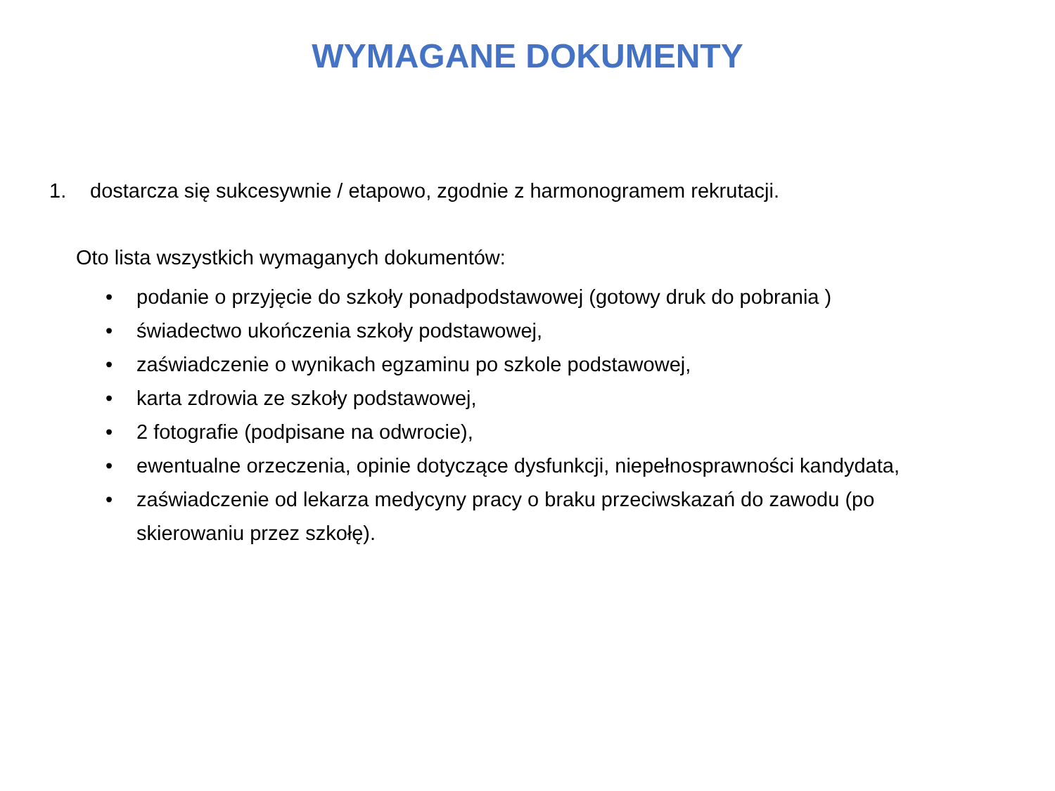WYMAGANE DOKUMENTY
1. dostarcza się sukcesywnie / etapowo, zgodnie z harmonogramem rekrutacji.
Oto lista wszystkich wymaganych dokumentów:
• podanie o przyjęcie do szkoły ponadpodstawowej (gotowy druk do pobrania )
• świadectwo ukończenia szkoły podstawowej,
• zaświadczenie o wynikach egzaminu po szkole podstawowej,
• karta zdrowia ze szkoły podstawowej,
• 2 fotografie (podpisane na odwrocie),
• ewentualne orzeczenia, opinie dotyczące dysfunkcji, niepełnosprawności kandydata,
• zaświadczenie od lekarza medycyny pracy o braku przeciwskazań do zawodu (po skierowaniu przez szkołę).